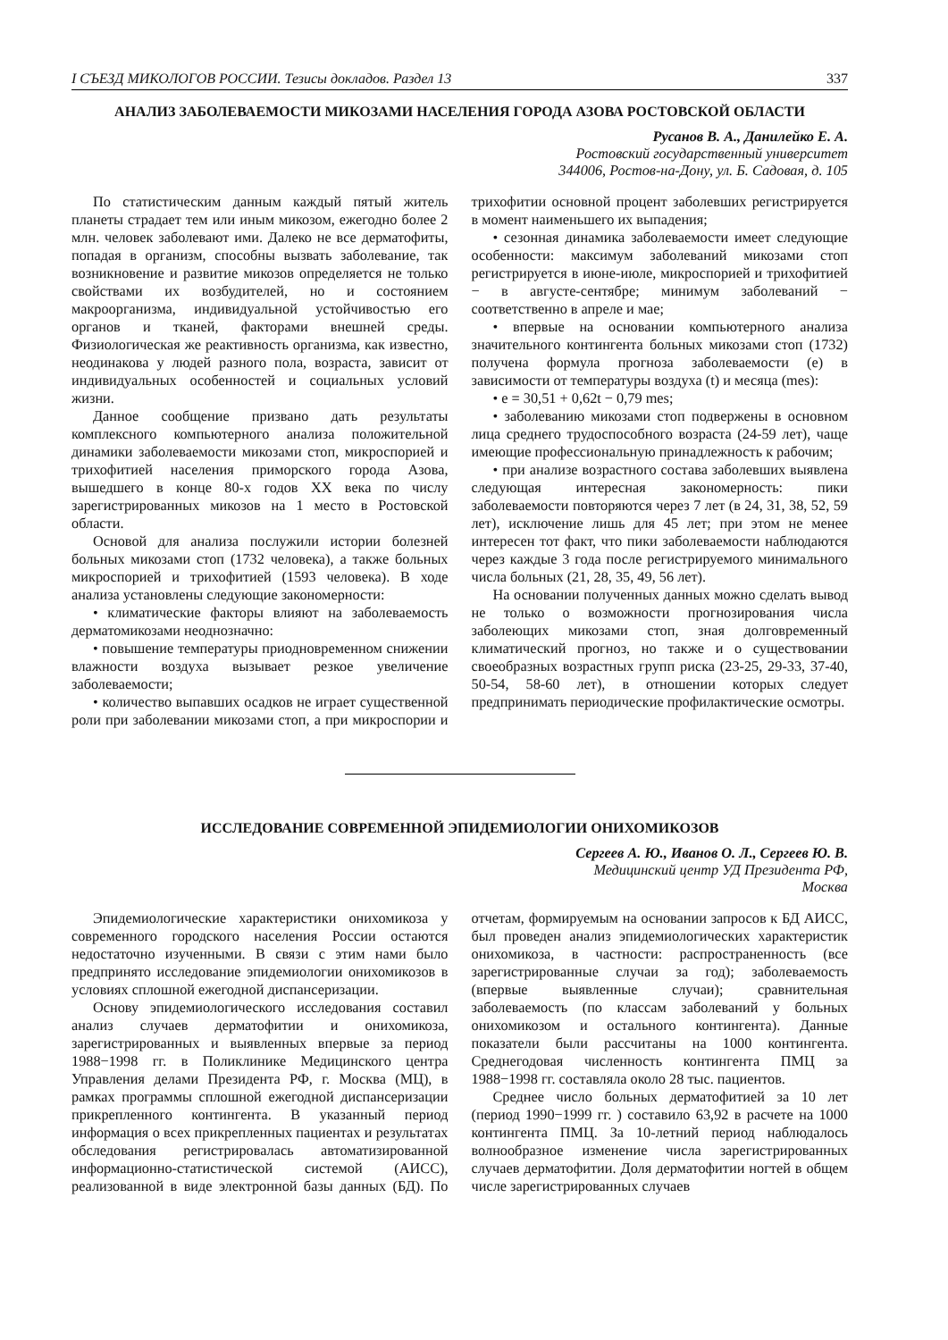I СЪЕЗД МИКОЛОГОВ РОССИИ. Тезисы докладов. Раздел 13 337
АНАЛИЗ ЗАБОЛЕВАЕМОСТИ МИКОЗАМИ НАСЕЛЕНИЯ ГОРОДА АЗОВА РОСТОВСКОЙ ОБЛАСТИ
Русанов В. А., Данилейко Е. А.
Ростовский государственный университет
344006, Ростов-на-Дону, ул. Б. Садовая, д. 105
По статистическим данным каждый пятый житель планеты страдает тем или иным микозом, ежегодно более 2 млн. человек заболевают ими. Далеко не все дерматофиты, попадая в организм, способны вызвать заболевание, так возникновение и развитие микозов определяется не только свойствами их возбудителей, но и состоянием макроорганизма, индивидуальной устойчивостью его органов и тканей, факторами внешней среды. Физиологическая же реактивность организма, как известно, неодинакова у людей разного пола, возраста, зависит от индивидуальных особенностей и социальных условий жизни.
Данное сообщение призвано дать результаты комплексного компьютерного анализа положительной динамики заболеваемости микозами стоп, микроспорией и трихофитией населения приморского города Азова, вышедшего в конце 80-х годов XX века по числу зарегистрированных микозов на 1 место в Ростовской области.
Основой для анализа послужили истории болезней больных микозами стоп (1732 человека), а также больных микроспорией и трихофитией (1593 человека). В ходе анализа установлены следующие закономерности:
• климатические факторы влияют на заболеваемость дерматомикозами неоднозначно:
• повышение температуры приодновременном снижении влажности воздуха вызывает резкое увеличение заболеваемости;
• количество выпавших осадков не играет существенной роли при заболевании микозами стоп, а при микроспории и трихофитии основной процент заболевших регистрируется в момент наименьшего их выпадения;
• сезонная динамика заболеваемости имеет следующие особенности: максимум заболеваний микозами стоп регистрируется в июне-июле, микроспорией и трихофитией − в августе-сентябре; минимум заболеваний − соответственно в апреле и мае;
• впервые на основании компьютерного анализа значительного контингента больных микозами стоп (1732) получена формула прогноза заболеваемости (е) в зависимости от температуры воздуха (t) и месяца (mes):
• е = 30,51 + 0,62t − 0,79 mes;
• заболеванию микозами стоп подвержены в основном лица среднего трудоспособного возраста (24-59 лет), чаще имеющие профессиональную принадлежность к рабочим;
• при анализе возрастного состава заболевших выявлена следующая интересная закономерность: пики заболеваемости повторяются через 7 лет (в 24, 31, 38, 52, 59 лет), исключение лишь для 45 лет; при этом не менее интересен тот факт, что пики заболеваемости наблюдаются через каждые 3 года после регистрируемого минимального числа больных (21, 28, 35, 49, 56 лет).
На основании полученных данных можно сделать вывод не только о возможности прогнозирования числа заболеющих микозами стоп, зная долговременный климатический прогноз, но также и о существовании своеобразных возрастных групп риска (23-25, 29-33, 37-40, 50-54, 58-60 лет), в отношении которых следует предпринимать периодические профилактические осмотры.
ИССЛЕДОВАНИЕ СОВРЕМЕННОЙ ЭПИДЕМИОЛОГИИ ОНИХОМИКОЗОВ
Сергеев А. Ю., Иванов О. Л., Сергеев Ю. В.
Медицинский центр УД Президента РФ,
Москва
Эпидемиологические характеристики онихомикоза у современного городского населения России остаются недостаточно изученными. В связи с этим нами было предпринято исследование эпидемиологии онихомикозов в условиях сплошной ежегодной диспансеризации.
Основу эпидемиологического исследования составил анализ случаев дерматофитии и онихомикоза, зарегистрированных и выявленных впервые за период 1988−1998 гг. в Поликлинике Медицинского центра Управления делами Президента РФ, г. Москва (МЦ), в рамках программы сплошной ежегодной диспансеризации прикрепленного контингента. В указанный период информация о всех прикрепленных пациентах и результатах обследования регистрировалась автоматизированной информационно-статистической системой (АИСС), реализованной в виде электронной базы данных (БД). По отчетам, формируемым на основании запросов к БД АИСС, был проведен анализ эпидемиологических характеристик онихомикоза, в частности: распространенность (все зарегистрированные случаи за год); заболеваемость (впервые выявленные случаи); сравнительная заболеваемость (по классам заболеваний у больных онихомикозом и остального контингента). Данные показатели были рассчитаны на 1000 контингента. Среднегодовая численность контингента ПМЦ за 1988−1998 гг. составляла около 28 тыс. пациентов.
Среднее число больных дерматофитией за 10 лет (период 1990−1999 гг. ) составило 63,92 в расчете на 1000 контингента ПМЦ. За 10-летний период наблюдалось волнообразное изменение числа зарегистрированных случаев дерматофитии. Доля дерматофитии ногтей в общем числе зарегистрированных случаев